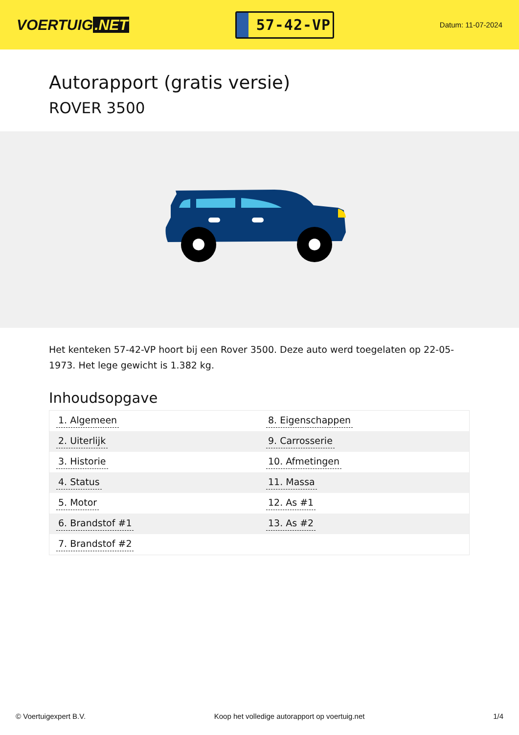VOERTUIG.NET
57-42-VP
Datum: 11-07-2024
Autorapport (gratis versie)
ROVER 3500
Het kenteken 57-42-VP hoort bij een Rover 3500. Deze auto werd toegelaten op 22-05-1973. Het lege gewicht is 1.382 kg.
Inhoudsopgave
| 1. Algemeen | 8. Eigenschappen |
| 2. Uiterlijk | 9. Carrosserie |
| 3. Historie | 10. Afmetingen |
| 4. Status | 11. Massa |
| 5. Motor | 12. As #1 |
| 6. Brandstof #1 | 13. As #2 |
| 7. Brandstof #2 | |
© Voertuigexpert B.V. Koop het volledige autorapport op voertuig.net
1/4